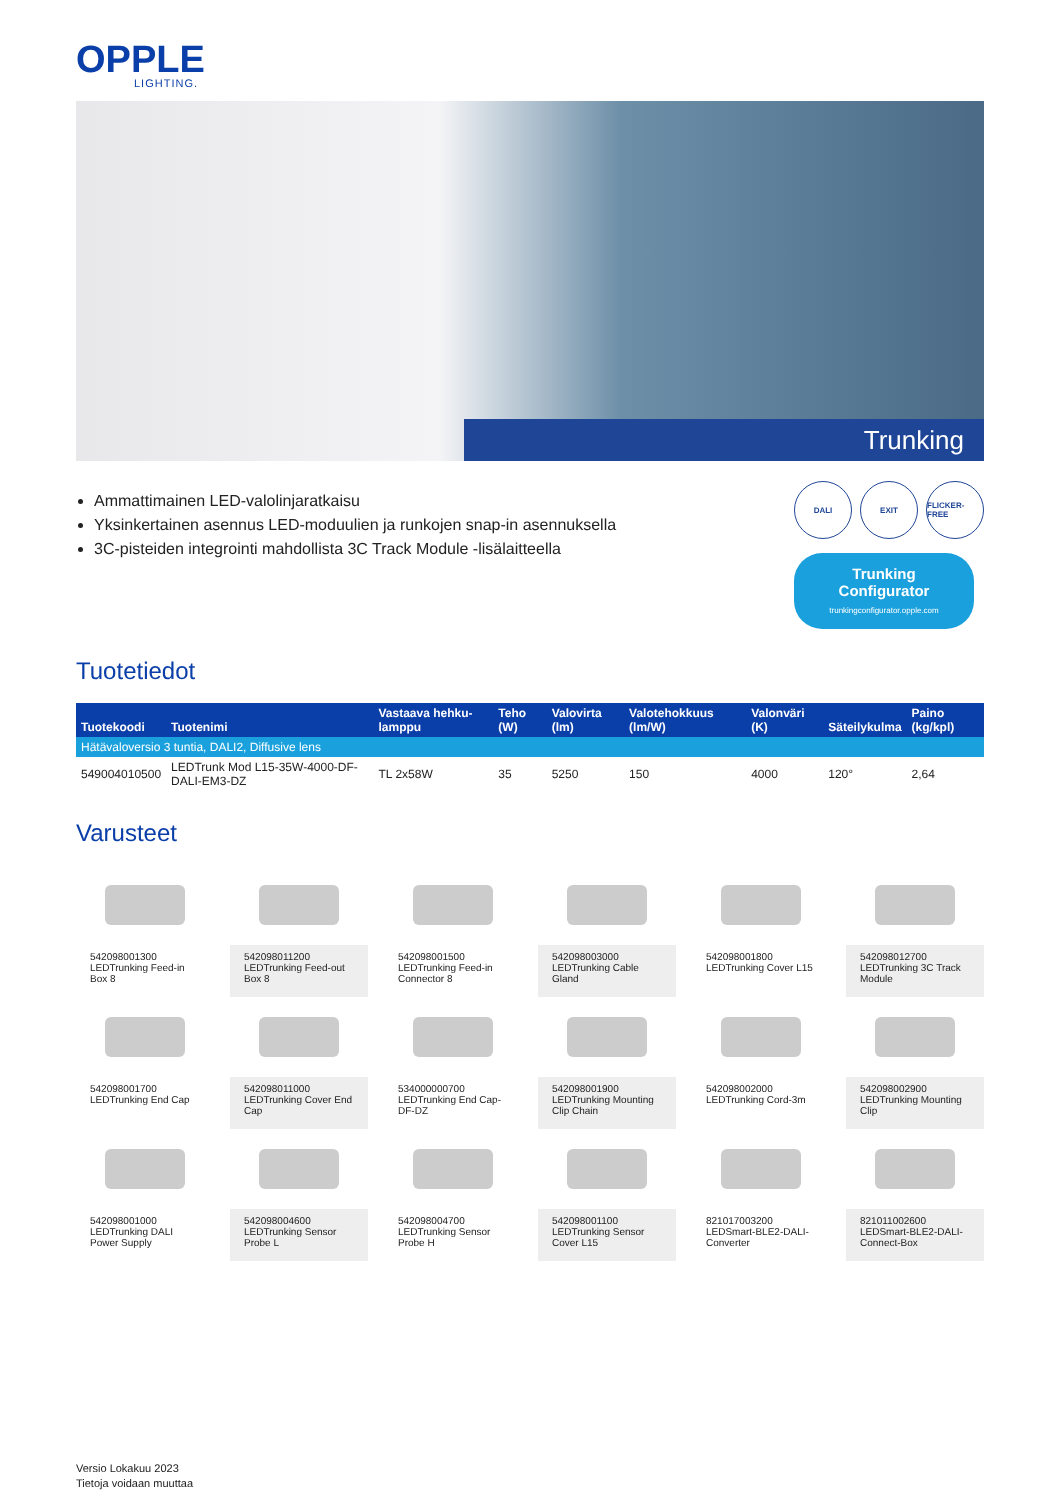OPPLE
LIGHTING.
Trunking
Ammattimainen LED-valolinjaratkaisu
Yksinkertainen asennus LED-moduulien ja runkojen snap-in asennuksella
3C-pisteiden integrointi mahdollista 3C Track Module -lisälaitteella
DALI EXIT FLICKER-FREE
Trunking Configurator
trunkingconfigurator.opple.com
Tuotetiedot
| Tuotekoodi | Tuotenimi | Vastaava hehku-lamppu | Teho (W) | Valovirta (lm) | Valotehokkuus (lm/W) | Valonväri (K) | Säteilykulma | Paino (kg/kpl) |
| --- | --- | --- | --- | --- | --- | --- | --- | --- |
| Hätävaloversio 3 tuntia, DALI2, Diffusive lens | | | | | | | | |
| 549004010500 | LEDTrunk Mod L15-35W-4000-DF-DALI-EM3-DZ | TL 2x58W | 35 | 5250 | 150 | 4000 | 120° | 2,64 |
Varusteet
542098001300
LEDTrunking Feed-in Box 8
542098011200
LEDTrunking Feed-out Box 8
542098001500
LEDTrunking Feed-in Connector 8
542098003000
LEDTrunking Cable Gland
542098001800
LEDTrunking Cover L15
542098012700
LEDTrunking 3C Track Module
542098001700
LEDTrunking End Cap
542098011000
LEDTrunking Cover End Cap
534000000700
LEDTrunking End Cap-DF-DZ
542098001900
LEDTrunking Mounting Clip Chain
542098002000
LEDTrunking Cord-3m
542098002900
LEDTrunking Mounting Clip
542098001000
LEDTrunking DALI Power Supply
542098004600
LEDTrunking Sensor Probe L
542098004700
LEDTrunking Sensor Probe H
542098001100
LEDTrunking Sensor Cover L15
821017003200
LEDSmart-BLE2-DALI-Converter
821011002600
LEDSmart-BLE2-DALI-Connect-Box
Versio Lokakuu 2023
Tietoja voidaan muuttaa